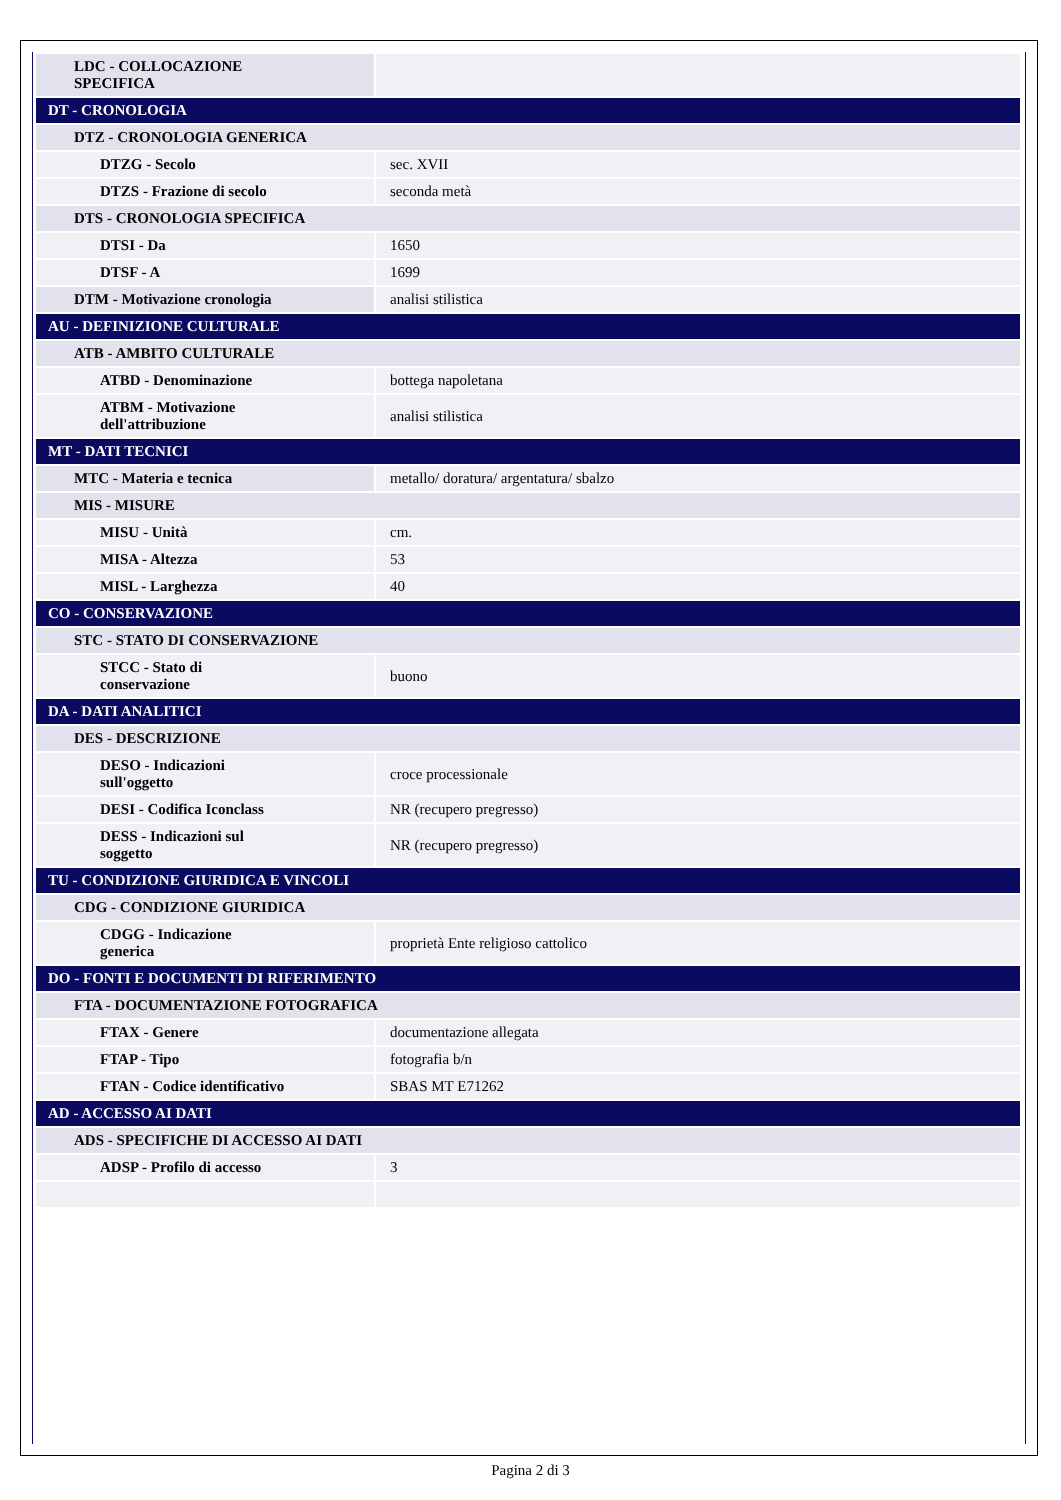| LDC - COLLOCAZIONE SPECIFICA | |
| DT - CRONOLOGIA | |
| DTZ - CRONOLOGIA GENERICA | |
| DTZG - Secolo | sec. XVII |
| DTZS - Frazione di secolo | seconda metà |
| DTS - CRONOLOGIA SPECIFICA | |
| DTSI - Da | 1650 |
| DTSF - A | 1699 |
| DTM - Motivazione cronologia | analisi stilistica |
| AU - DEFINIZIONE CULTURALE | |
| ATB - AMBITO CULTURALE | |
| ATBD - Denominazione | bottega napoletana |
| ATBM - Motivazione dell'attribuzione | analisi stilistica |
| MT - DATI TECNICI | |
| MTC - Materia e tecnica | metallo/ doratura/ argentatura/ sbalzo |
| MIS - MISURE | |
| MISU - Unità | cm. |
| MISA - Altezza | 53 |
| MISL - Larghezza | 40 |
| CO - CONSERVAZIONE | |
| STC - STATO DI CONSERVAZIONE | |
| STCC - Stato di conservazione | buono |
| DA - DATI ANALITICI | |
| DES - DESCRIZIONE | |
| DESO - Indicazioni sull'oggetto | croce processionale |
| DESI - Codifica Iconclass | NR (recupero pregresso) |
| DESS - Indicazioni sul soggetto | NR (recupero pregresso) |
| TU - CONDIZIONE GIURIDICA E VINCOLI | |
| CDG - CONDIZIONE GIURIDICA | |
| CDGG - Indicazione generica | proprietà Ente religioso cattolico |
| DO - FONTI E DOCUMENTI DI RIFERIMENTO | |
| FTA - DOCUMENTAZIONE FOTOGRAFICA | |
| FTAX - Genere | documentazione allegata |
| FTAP - Tipo | fotografia b/n |
| FTAN - Codice identificativo | SBAS MT E71262 |
| AD - ACCESSO AI DATI | |
| ADS - SPECIFICHE DI ACCESSO AI DATI | |
| ADSP - Profilo di accesso | 3 |
Pagina 2 di 3